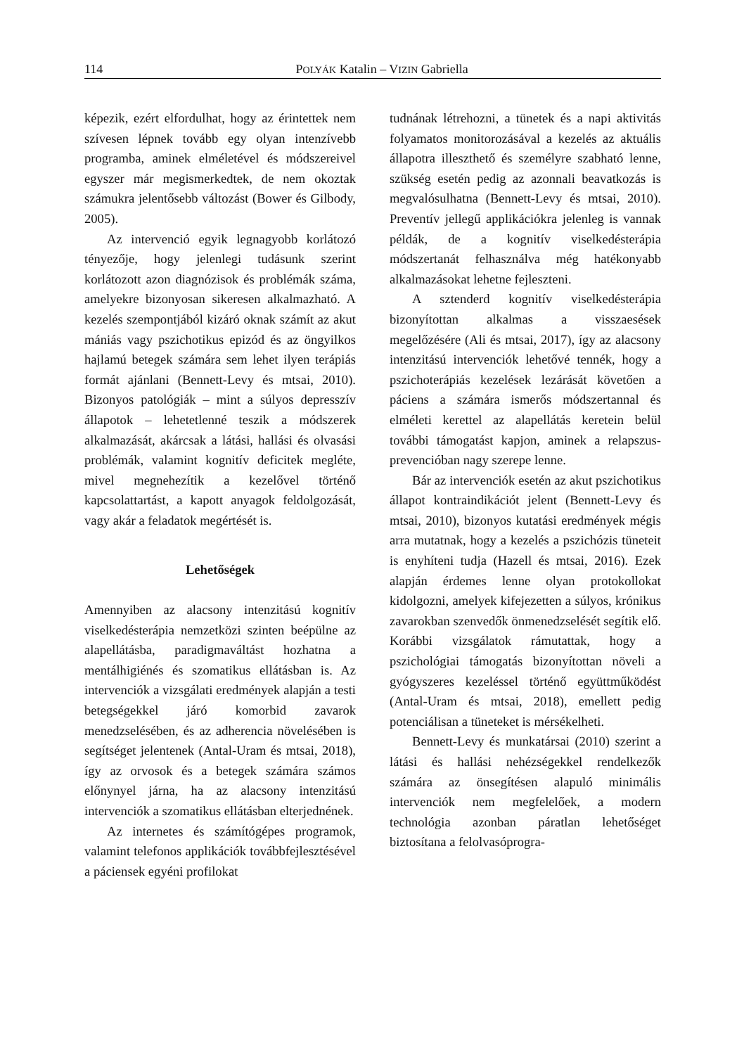114 POLYÁK Katalin – VIZIN Gabriella
képezik, ezért elfordulhat, hogy az érintettek nem szívesen lépnek tovább egy olyan intenzívebb programba, aminek elméletével és módszereivel egyszer már megismerkedtek, de nem okoztak számukra jelentősebb változást (Bower és Gilbody, 2005).
Az intervenció egyik legnagyobb korlátozó tényezője, hogy jelenlegi tudásunk szerint korlátozott azon diagnózisok és problémák száma, amelyekre bizonyosan sikeresen alkalmazható. A kezelés szempontjából kizáró oknak számít az akut mániás vagy pszichotikus epizód és az öngyilkos hajlamú betegek számára sem lehet ilyen terápiás formát ajánlani (Bennett-Levy és mtsai, 2010). Bizonyos patológiák – mint a súlyos depresszív állapotok – lehetetlenné teszik a módszerek alkalmazását, akárcsak a látási, hallási és olvasási problémák, valamint kognitív deficitek megléte, mivel megnehezítik a kezelővel történő kapcsolattartást, a kapott anyagok feldolgozását, vagy akár a feladatok megértését is.
Lehetőségek
Amennyiben az alacsony intenzitású kognitív viselkedésterápia nemzetközi szinten beépülne az alapellátásba, paradigmaváltást hozhatna a mentálhigiénés és szomatikus ellátásban is. Az intervenciók a vizsgálati eredmények alapján a testi betegségekkel járó komorbid zavarok menedzselésében, és az adherencia növelésében is segítséget jelentenek (Antal-Uram és mtsai, 2018), így az orvosok és a betegek számára számos előnynyel járna, ha az alacsony intenzitású intervenciók a szomatikus ellátásban elterjednének.
Az internetes és számítógépes programok, valamint telefonos applikációk továbbfejlesztésével a páciensek egyéni profilokat
tudnának létrehozni, a tünetek és a napi aktivitás folyamatos monitorozásával a kezelés az aktuális állapotra illeszthető és személyre szabható lenne, szükség esetén pedig az azonnali beavatkozás is megvalósulhatna (Bennett-Levy és mtsai, 2010). Preventív jellegű applikációkra jelenleg is vannak példák, de a kognitív viselkedésterápia módszertanát felhasználva még hatékonyabb alkalmazásokat lehetne fejleszteni.
A sztenderd kognitív viselkedésterápia bizonyítottan alkalmas a visszaesések megelőzésére (Ali és mtsai, 2017), így az alacsony intenzitású intervenciók lehetővé tennék, hogy a pszichoterápiás kezelések lezárását követően a páciens a számára ismerős módszertannal és elméleti kerettel az alapellátás keretein belül további támogatást kapjon, aminek a relapszus-prevencióban nagy szerepe lenne.
Bár az intervenciók esetén az akut pszichotikus állapot kontraindikációt jelent (Bennett-Levy és mtsai, 2010), bizonyos kutatási eredmények mégis arra mutatnak, hogy a kezelés a pszichózis tüneteit is enyhíteni tudja (Hazell és mtsai, 2016). Ezek alapján érdemes lenne olyan protokollokat kidolgozni, amelyek kifejezetten a súlyos, krónikus zavarokban szenvedők önmenedzselését segítik elő. Korábbi vizsgálatok rámutattak, hogy a pszichológiai támogatás bizonyítottan növeli a gyógyszeres kezeléssel történő együttműködést (Antal-Uram és mtsai, 2018), emellett pedig potenciálisan a tüneteket is mérsékelheti.
Bennett-Levy és munkatársai (2010) szerint a látási és hallási nehézségekkel rendelkezők számára az önsegítésen alapuló minimális intervenciók nem megfelelőek, a modern technológia azonban páratlan lehetőséget biztosítana a felolvasóprogra-